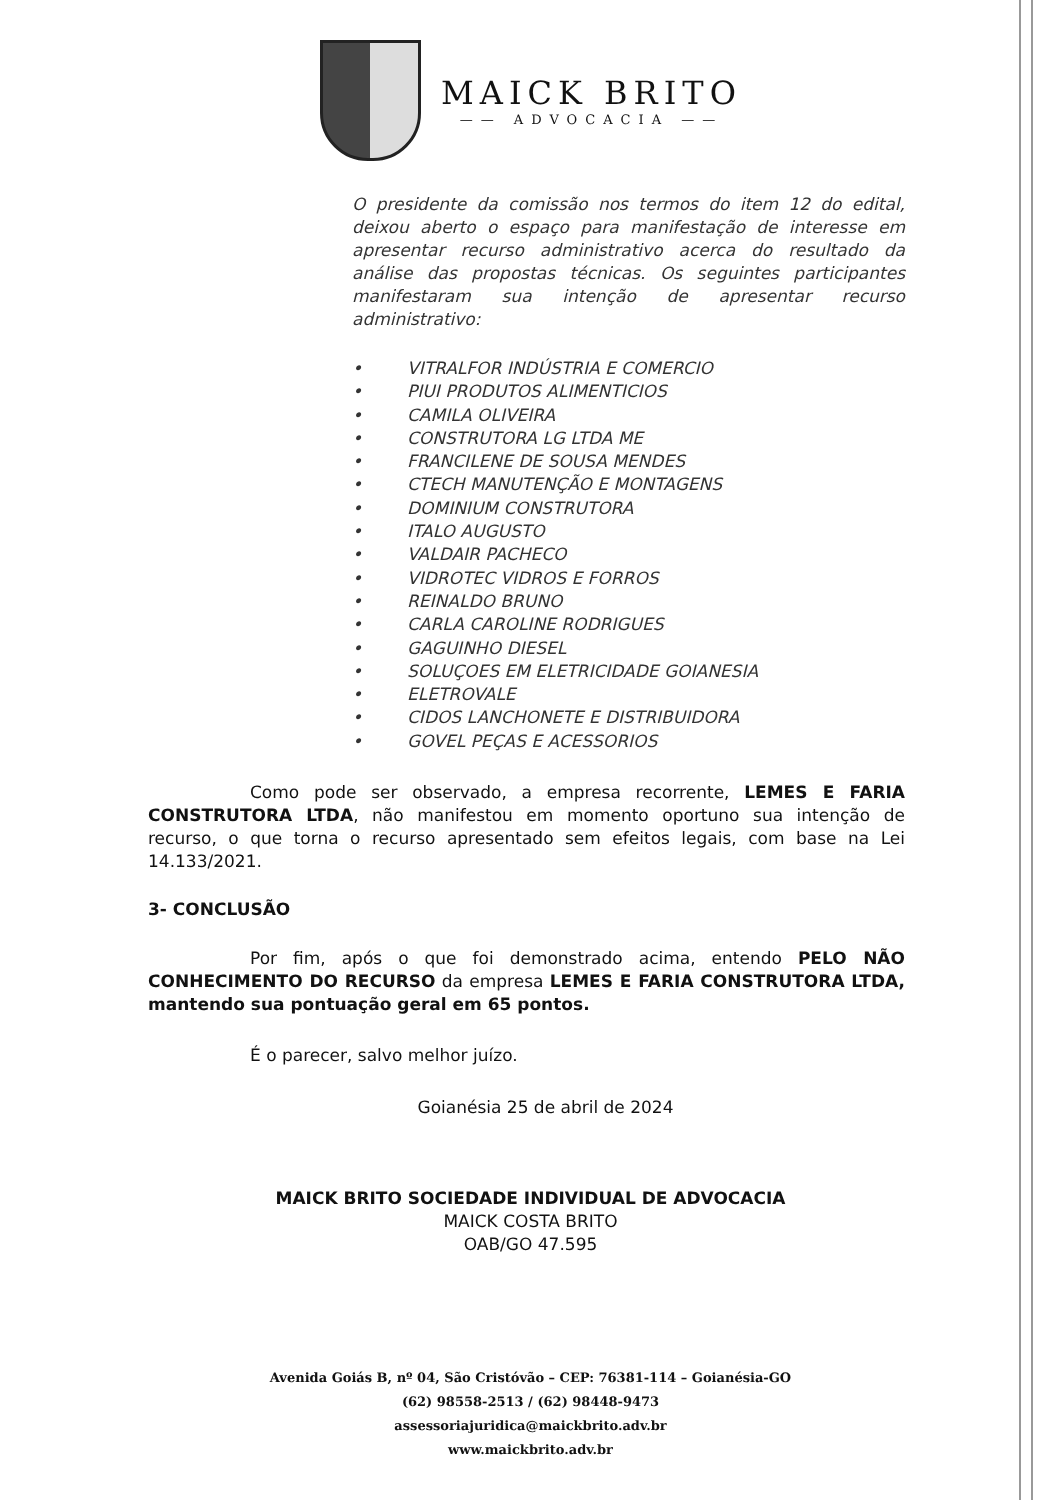MAICK BRITO
—— ADVOCACIA ——
O presidente da comissão nos termos do item 12 do edital, deixou aberto o espaço para manifestação de interesse em apresentar recurso administrativo acerca do resultado da análise das propostas técnicas. Os seguintes participantes manifestaram sua intenção de apresentar recurso administrativo:
• VITRALFOR INDÚSTRIA E COMERCIO
• PIUI PRODUTOS ALIMENTICIOS
• CAMILA OLIVEIRA
• CONSTRUTORA LG LTDA ME
• FRANCILENE DE SOUSA MENDES
• CTECH MANUTENÇÃO E MONTAGENS
• DOMINIUM CONSTRUTORA
• ITALO AUGUSTO
• VALDAIR PACHECO
• VIDROTEC VIDROS E FORROS
• REINALDO BRUNO
• CARLA CAROLINE RODRIGUES
• GAGUINHO DIESEL
• SOLUÇOES EM ELETRICIDADE GOIANESIA
• ELETROVALE
• CIDOS LANCHONETE E DISTRIBUIDORA
• GOVEL PEÇAS E ACESSORIOS
Como pode ser observado, a empresa recorrente, LEMES E FARIA CONSTRUTORA LTDA, não manifestou em momento oportuno sua intenção de recurso, o que torna o recurso apresentado sem efeitos legais, com base na Lei 14.133/2021.
3- CONCLUSÃO
Por fim, após o que foi demonstrado acima, entendo PELO NÃO CONHECIMENTO DO RECURSO da empresa LEMES E FARIA CONSTRUTORA LTDA, mantendo sua pontuação geral em 65 pontos.
É o parecer, salvo melhor juízo.
Goianésia 25 de abril de 2024
MAICK BRITO SOCIEDADE INDIVIDUAL DE ADVOCACIA
MAICK COSTA BRITO
OAB/GO 47.595
Avenida Goiás B, nº 04, São Cristóvão – CEP: 76381-114 – Goianésia-GO
(62) 98558-2513 / (62) 98448-9473
assessoriajuridica@maickbrito.adv.br
www.maickbrito.adv.br